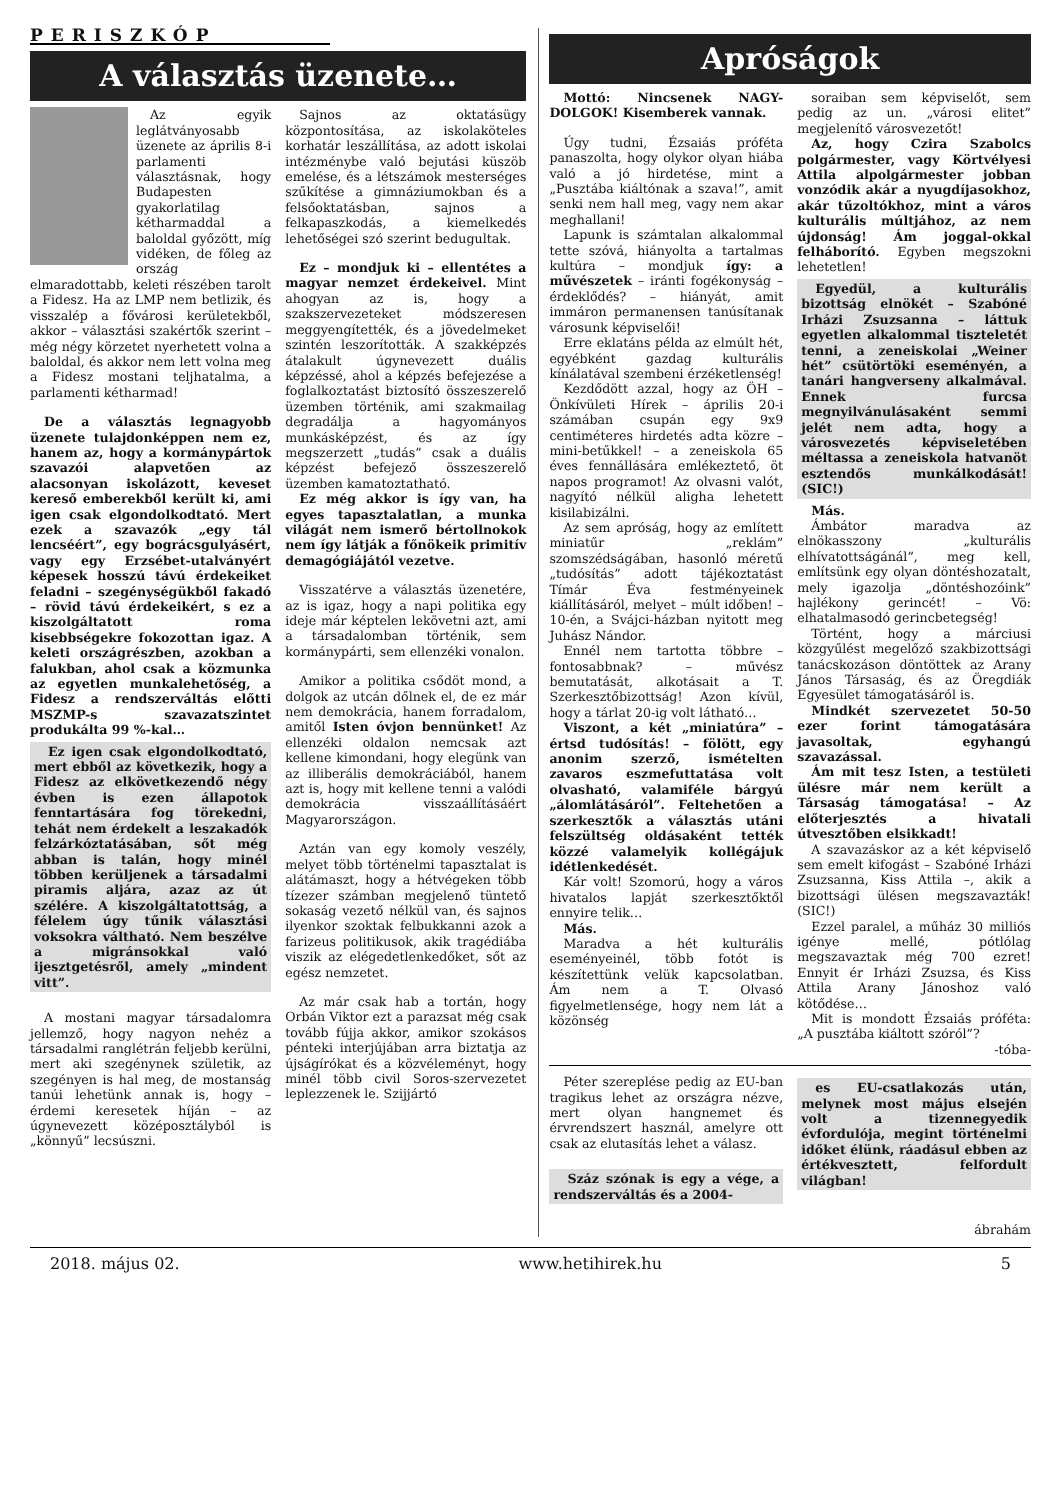PERISZKÓP
A választás üzenete…
Az egyik leglátványosabb üzenete az április 8-i parlamenti választásnak, hogy Budapesten gyakorlatilag kétharmaddal a baloldal győzött, míg vidéken, de főleg az ország elmaradottabb, keleti részében tarolt a Fidesz. Ha az LMP nem betlizik, és visszalép a fővárosi kerületekből, akkor – választási szakértők szerint – még négy körzetet nyerhetett volna a baloldal, és akkor nem lett volna meg a Fidesz mostani teljhatalma, a parlamenti kétharmad!
De a választás legnagyobb üzenete tulajdonképpen nem ez, hanem az, hogy a kormánypártok szavazói alapvetően az alacsonyan iskolázott, keveset kereső emberekből került ki, ami igen csak elgondolkodtató. Mert ezek a szavazók „egy tál lencséért”, egy bográcsgulyásért, vagy egy Erzsébet-utalványért képesek hosszú távú érdekeiket feladni – szegénységükből fakadó – rövid távú érdekeikért, s ez a kiszolgáltatott roma kisebbségekre fokozottan igaz. A keleti országrészben, azokban a falukban, ahol csak a közmunka az egyetlen munkalehetőség, a Fidesz a rendszerváltás előtti MSZMP-s szavazatszintet produkálta 99 %-kal…
Ez igen csak elgondolkodtató, mert ebből az következik, hogy a Fidesz az elkövetkezendő négy évben is ezen állapotok fenntartására fog törekedni, tehát nem érdekelt a leszakadók felzárkóztatásában, sőt még abban is talán, hogy minél többen kerüljenek a társadalmi piramis aljára, azaz az út szélére. A kiszolgáltatottság, a félelem úgy tűnik választási voksokra váltható. Nem beszélve a migránsokkal való ijesztgetésről, amely „mindent vitt”.
A mostani magyar társadalomra jellemző, hogy nagyon nehéz a társadalmi ranglétrán feljebb kerülni, mert aki szegénynek születik, az szegényen is hal meg, de mostanság tanúi lehetünk annak is, hogy – érdemi keresetek híján – az úgynevezett középosztályból is „könnyű” lecsúszni.
Sajnos az oktatásügy központosítása, az iskolaköteles korhatár leszállítása, az adott iskolai intézménybe való bejutási küszöb emelése, és a létszámok mesterséges szűkítése a gimnáziumokban és a felsőoktatásban, sajnos a felkapaszkodás, a kiemelkedés lehetőségei szó szerint bedugultak.
Ez – mondjuk ki – ellentétes a magyar nemzet érdekeivel. Mint ahogyan az is, hogy a szakszervezeteket módszeresen meggyengítették, és a jövedelmeket szintén leszorították. A szakképzés átalakult úgynevezett duális képzéssé, ahol a képzés befejezése a foglalkoztatást biztosító összeszerelő üzemben történik, ami szakmailag degradálja a hagyományos munkásképzést, és az így megszerzett „tudás” csak a duális képzést befejező összeszerelő üzemben kamatoztatható.
Ez még akkor is így van, ha egyes tapasztalatlan, a munka világát nem ismerő bértollnokok nem így látják a főnökeik primitív demagógiájától vezetve.
Visszatérve a választás üzenetére, az is igaz, hogy a napi politika egy ideje már képtelen lekövetni azt, ami a társadalomban történik, sem kormánypárti, sem ellenzéki vonalon.
Amikor a politika csődöt mond, a dolgok az utcán dőlnek el, de ez már nem demokrácia, hanem forradalom, amitől Isten óvjon bennünket! Az ellenzéki oldalon nemcsak azt kellene kimondani, hogy elegünk van az illiberális demokráciából, hanem azt is, hogy mit kellene tenni a valódi demokrácia visszaállításáért Magyarországon.
Aztán van egy komoly veszély, melyet több történelmi tapasztalat is alátámaszt, hogy a hétvégeken több tízezer számban megjelenő tüntető sokaság vezető nélkül van, és sajnos ilyenkor szoktak felbukkanni azok a farizeus politikusok, akik tragédiába viszik az elégedetlenkedőket, sőt az egész nemzetet.
Az már csak hab a tortán, hogy Orbán Viktor ezt a parazsat még csak tovább fújja akkor, amikor szokásos pénteki interjújában arra biztatja az újságírókat és a közvéleményt, hogy minél több civil Soros-szervezetet leplezzenek le. Szijjártó
Apróságok
Mottó: Nincsenek NAGY-DOLGOK! Kisemberek vannak.
Úgy tudni, Ézsaiás próféta panaszolta, hogy olykor olyan hiába való a jó hirdetése, mint a „Pusztába kiáltónak a szava!”, amit senki nem hall meg, vagy nem akar meghallani!
Lapunk is számtalan alkalommal tette szóvá, hiányolta a tartalmas kultúra – mondjuk így: a művészetek – iránti fogékonyság – érdeklődés? – hiányát, amit immáron permanensen tanúsítanak városunk képviselői!
Erre eklatáns példa az elmúlt hét, egyébként gazdag kulturális kínálatával szembeni érzéketlenség!
Kezdődött azzal, hogy az ÖH – Önkívületi Hírek – április 20-i számában csupán egy 9x9 centiméteres hirdetés adta közre – mini-betűkkel! – a zeneiskola 65 éves fennállására emlékeztető, öt napos programot! Az olvasni valót, nagyító nélkül aligha lehetett kisilabizálni.
Az sem apróság, hogy az említett miniatűr „reklám” szomszédságában, hasonló méretű „tudósítás” adott tájékoztatást Tímár Éva festményeinek kiállításáról, melyet – múlt időben! – 10-én, a Svájci-házban nyitott meg Juhász Nándor.
Ennél nem tartotta többre – fontosabbnak? – művész bemutatását, alkotásait a T. Szerkesztőbizottság! Azon kívül, hogy a tárlat 20-ig volt látható…
Viszont, a két „miniatúra” – értsd tudósítás! – fölött, egy anonim szerző, ismételten zavaros eszmefuttatása volt olvasható, valamiféle bárgyú „álomlátásáról”. Feltehetően a szerkesztők a választás utáni felszültség oldásaként tették közzé valamelyik kollégájuk idétlenkedését.
Kár volt! Szomorú, hogy a város hivatalos lapját szerkesztőktől ennyire telik…
Más.
Maradva a hét kulturális eseményeinél, több fotót is készítettünk velük kapcsolatban. Ám nem a T. Olvasó figyelmetlensége, hogy nem lát a közönség
soraiban sem képviselőt, sem pedig az un. „városi elitet” megjelenítő városvezetőt!
Az, hogy Czira Szabolcs polgármester, vagy Körtvélyesi Attila alpolgármester jobban vonzódik akár a nyugdíjasokhoz, akár tűzoltókhoz, mint a város kulturális múltjához, az nem újdonság! Ám joggal-okkal felháborító. Egyben megszokni lehetetlen!
Egyedül, a kulturális bizottság elnökét – Szabóné Irházi Zsuzsanna – láttuk egyetlen alkalommal tiszteletét tenni, a zeneiskolai „Weiner hét” csütörtöki eseményén, a tanári hangverseny alkalmával. Ennek furcsa megnyilvánulásaként semmi jelét nem adta, hogy a városvezetés képviseletében méltassa a zeneiskola hatvanöt esztendős munkálkodását! (SIC!)
Más.
Ámbátor maradva az elnökasszony „kulturális elhívatottságánál”, meg kell, említsünk egy olyan döntéshozatalt, mely igazolja „döntéshozóink” hajlékony gerincét! – Vö: elhatalmasodó gerincbetegség!
Történt, hogy a márciusi közgyűlést megelőző szakbizottsági tanácskozáson döntöttek az Arany János Társaság, és az Öregdiák Egyesület támogatásáról is.
Mindkét szervezetet 50-50 ezer forint támogatására javasoltak, egyhangú szavazással.
Ám mit tesz Isten, a testületi ülésre már nem került a Társaság támogatása! – Az előterjesztés a hivatali útvesztőben elsikkadt!
A szavazáskor az a két képviselő sem emelt kifogást – Szabóné Irházi Zsuzsanna, Kiss Attila –, akik a bizottsági ülésen megszavazták! (SIC!)
Ezzel paralel, a műház 30 milliós igénye mellé, pótlólag megszavaztak még 700 ezret! Ennyit ér Irházi Zsuzsa, és Kiss Attila Arany Jánoshoz való kötődése…
Mit is mondott Ézsaiás próféta: „A pusztába kiáltott szóról”?
-tóba-
Péter szereplése pedig az EU-ban tragikus lehet az országra nézve, mert olyan hangnemet és érvrendszert használ, amelyre ott csak az elutasítás lehet a válasz.
Száz szónak is egy a vége, a rendszerváltás és a 2004-
es EU-csatlakozás után, melynek most május elsején volt a tizennegyedik évfordulója, megint történelmi időket élünk, ráadásul ebben az értékvesztett, felfordult világban!
ábrahám
2018. május 02. www.hetihirek.hu 5